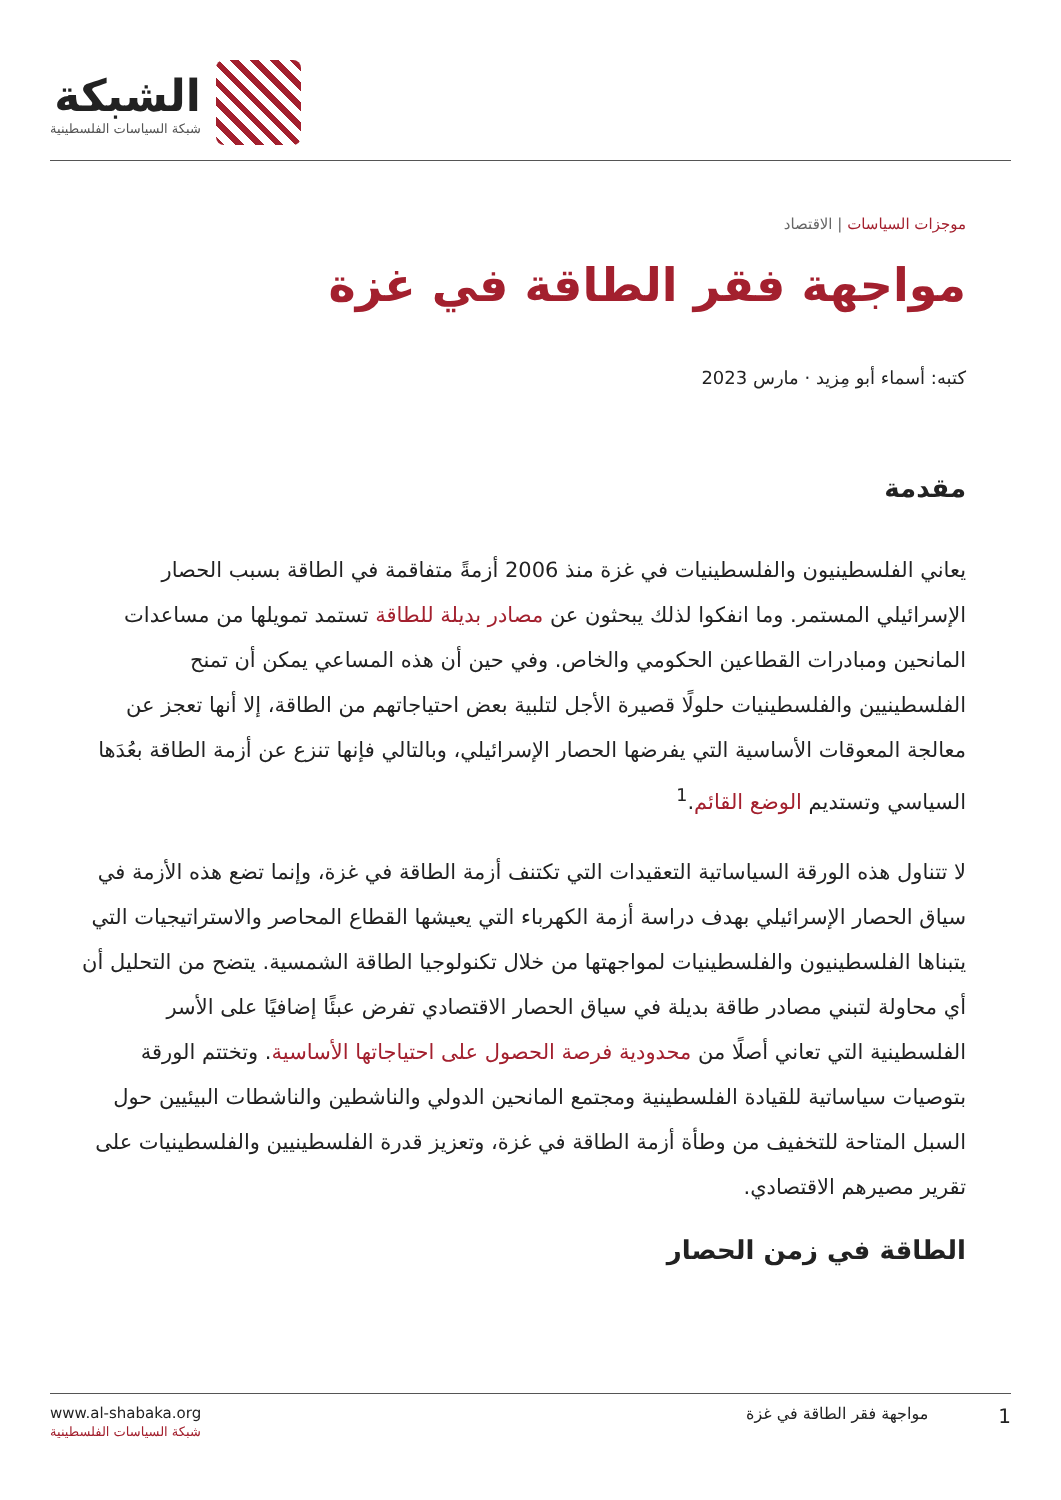الشبكة
شبكة السياسات الفلسطينية
موجزات السياسات | الاقتصاد
مواجهة فقر الطاقة في غزة
كتبه: أسماء أبو مِزيد · مارس 2023
مقدمة
يعاني الفلسطينيون والفلسطينيات في غزة منذ 2006 أزمةً متفاقمة في الطاقة بسبب الحصار الإسرائيلي المستمر. وما انفكوا لذلك يبحثون عن مصادر بديلة للطاقة تستمد تمويلها من مساعدات المانحين ومبادرات القطاعين الحكومي والخاص. وفي حين أن هذه المساعي يمكن أن تمنح الفلسطينيين والفلسطينيات حلولًا قصيرة الأجل لتلبية بعض احتياجاتهم من الطاقة، إلا أنها تعجز عن معالجة المعوقات الأساسية التي يفرضها الحصار الإسرائيلي، وبالتالي فإنها تنزع عن أزمة الطاقة بعُدَها السياسي وتستديم الوضع القائم.<sup>1</sup>
لا تتناول هذه الورقة السياساتية التعقيدات التي تكتنف أزمة الطاقة في غزة، وإنما تضع هذه الأزمة في سياق الحصار الإسرائيلي بهدف دراسة أزمة الكهرباء التي يعيشها القطاع المحاصر والاستراتيجيات التي يتبناها الفلسطينيون والفلسطينيات لمواجهتها من خلال تكنولوجيا الطاقة الشمسية. يتضح من التحليل أن أي محاولة لتبني مصادر طاقة بديلة في سياق الحصار الاقتصادي تفرض عبئًا إضافيًا على الأسر الفلسطينية التي تعاني أصلًا من محدودية فرصة الحصول على احتياجاتها الأساسية. وتختتم الورقة بتوصيات سياساتية للقيادة الفلسطينية ومجتمع المانحين الدولي والناشطين والناشطات البيئيين حول السبل المتاحة للتخفيف من وطأة أزمة الطاقة في غزة، وتعزيز قدرة الفلسطينيين والفلسطينيات على تقرير مصيرهم الاقتصادي.
الطاقة في زمن الحصار
www.al-shabaka.org
شبكة السياسات الفلسطينية
1 مواجهة فقر الطاقة في غزة